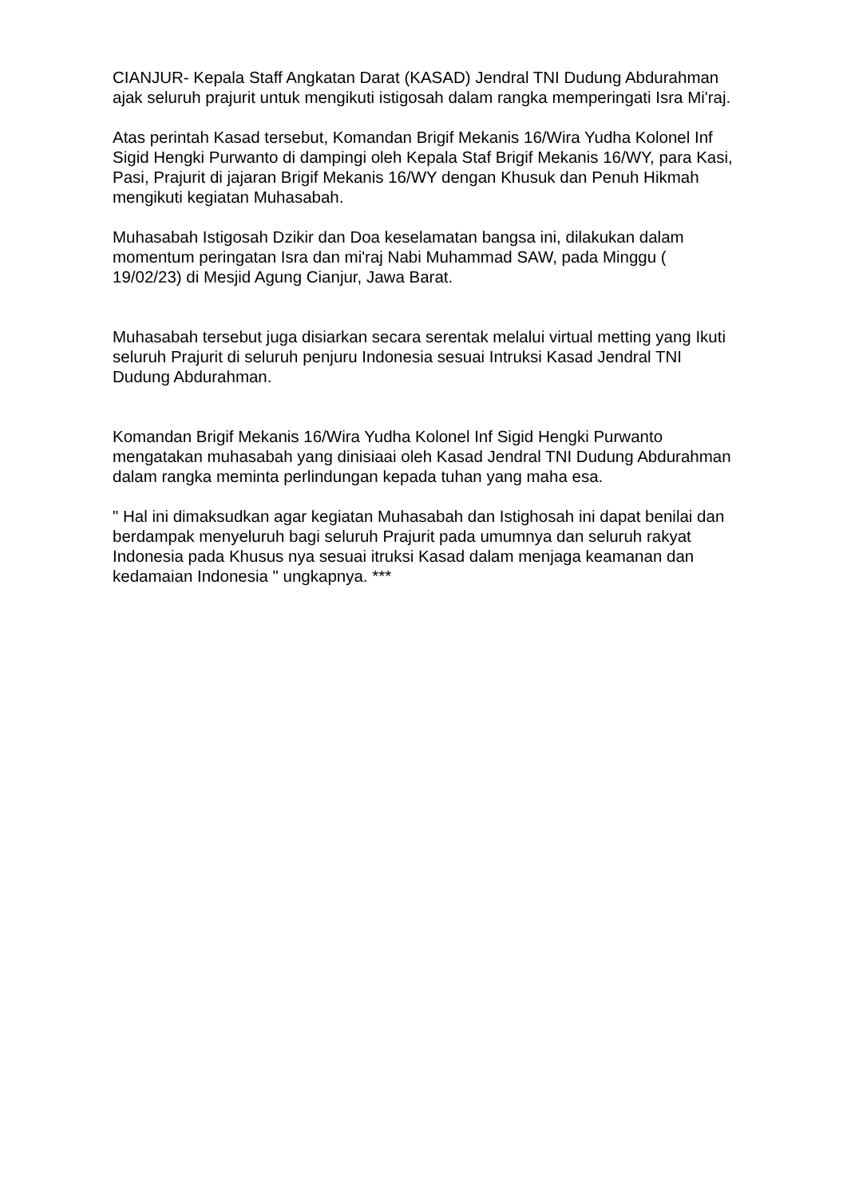CIANJUR- Kepala Staff Angkatan Darat (KASAD) Jendral TNI Dudung Abdurahman ajak seluruh prajurit untuk mengikuti istigosah dalam rangka memperingati Isra Mi'raj.
Atas perintah Kasad tersebut, Komandan Brigif Mekanis 16/Wira Yudha Kolonel Inf Sigid Hengki Purwanto di dampingi oleh Kepala Staf Brigif Mekanis 16/WY, para Kasi, Pasi, Prajurit di jajaran Brigif Mekanis 16/WY dengan Khusuk dan Penuh Hikmah mengikuti kegiatan Muhasabah.
Muhasabah Istigosah Dzikir dan Doa keselamatan bangsa ini, dilakukan dalam momentum peringatan Isra dan mi'raj Nabi Muhammad SAW, pada Minggu ( 19/02/23) di Mesjid Agung Cianjur, Jawa Barat.
Muhasabah tersebut juga disiarkan secara serentak melalui virtual metting yang Ikuti seluruh Prajurit di seluruh penjuru Indonesia sesuai Intruksi Kasad Jendral TNI Dudung Abdurahman.
Komandan Brigif Mekanis 16/Wira Yudha Kolonel Inf Sigid Hengki Purwanto mengatakan muhasabah yang dinisiaai oleh Kasad Jendral TNI Dudung Abdurahman dalam rangka meminta perlindungan kepada tuhan yang maha esa.
" Hal ini dimaksudkan agar kegiatan Muhasabah dan Istighosah ini dapat benilai dan berdampak menyeluruh bagi seluruh Prajurit pada umumnya dan seluruh rakyat Indonesia pada Khusus nya sesuai itruksi Kasad dalam menjaga keamanan dan kedamaian Indonesia " ungkapnya. ***